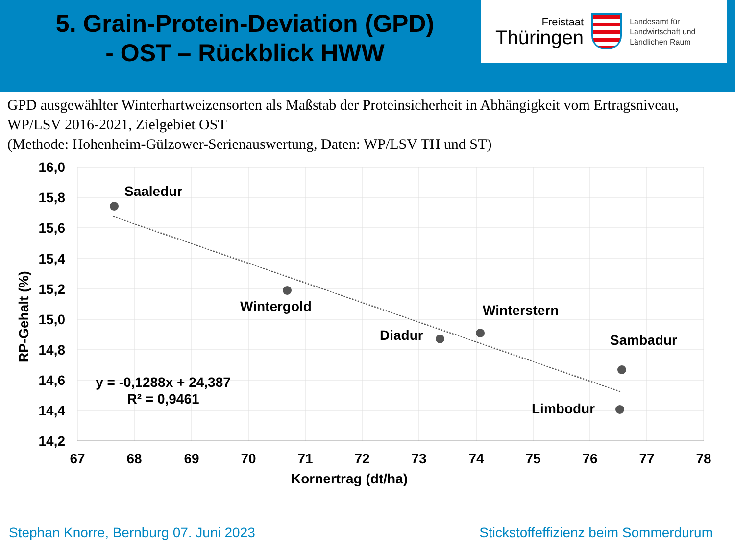5. Grain-Protein-Deviation (GPD)
- OST – Rückblick HWW
Freistaat
Thüringen
Landesamt für
Landwirtschaft und
Ländlichen Raum
GPD ausgewählter Winterhartweizensorten als Maßstab der Proteinsicherheit in Abhängigkeit vom Ertragsniveau, WP/LSV 2016-2021, Zielgebiet OST
(Methode: Hohenheim-Gülzower-Serienauswertung, Daten: WP/LSV TH und ST)
16,0
15,8
15,6
15,4
15,2
15,0
14,8
14,6
14,4
14,2
67
68
69
70
71
72
73
74
75
76
77
78
Kornertrag (dt/ha)
y = -0,1288x + 24,387
R² = 0,9461
RP-Gehalt (%)
Saaledur
Wintergold
Diadur
Winterstern
Sambadur
Limbodur
Stephan Knorre, Bernburg 07. Juni 2023
Stickstoffeffizienz beim Sommerdurum